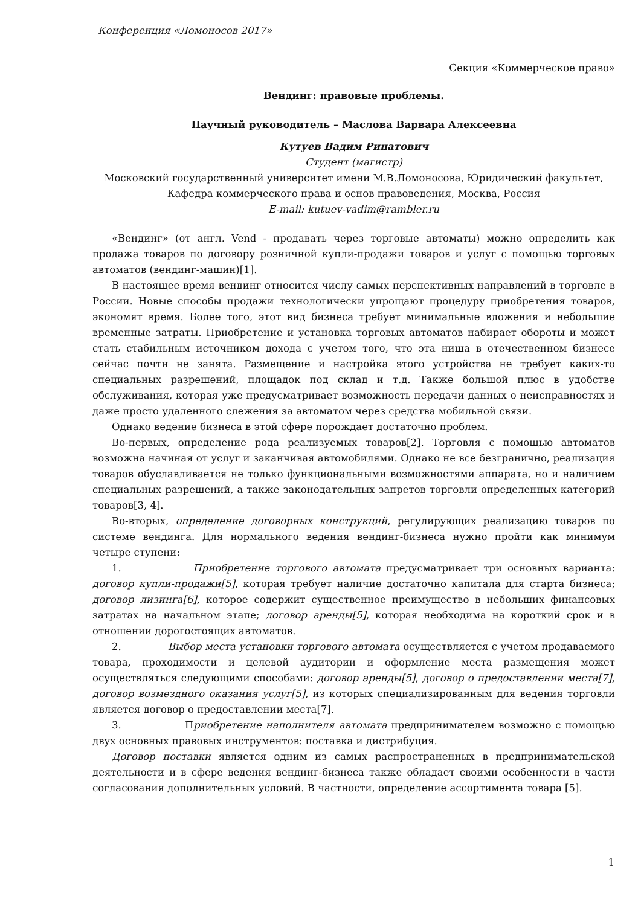Конференция «Ломоносов 2017»
Секция «Коммерческое право»
Вендинг: правовые проблемы.
Научный руководитель – Маслова Варвара Алексеевна
Кутуев Вадим Ринатович
Студент (магистр)
Московский государственный университет имени М.В.Ломоносова, Юридический факультет, Кафедра коммерческого права и основ правоведения, Москва, Россия
E-mail: kutuev-vadim@rambler.ru
«Вендинг» (от англ. Vend - продавать через торговые автоматы) можно определить как продажа товаров по договору розничной купли-продажи товаров и услуг с помощью торговых автоматов (вендинг-машин)[1].
В настоящее время вендинг относится числу самых перспективных направлений в торговле в России. Новые способы продажи технологически упрощают процедуру приобретения товаров, экономят время. Более того, этот вид бизнеса требует минимальные вложения и небольшие временные затраты. Приобретение и установка торговых автоматов набирает обороты и может стать стабильным источником дохода с учетом того, что эта ниша в отечественном бизнесе сейчас почти не занята. Размещение и настройка этого устройства не требует каких-то специальных разрешений, площадок под склад и т.д. Также большой плюс в удобстве обслуживания, которая уже предусматривает возможность передачи данных о неисправностях и даже просто удаленного слежения за автоматом через средства мобильной связи.
Однако ведение бизнеса в этой сфере порождает достаточно проблем.
Во-первых, определение рода реализуемых товаров[2]. Торговля с помощью автоматов возможна начиная от услуг и заканчивая автомобилями. Однако не все безгранично, реализация товаров обуславливается не только функциональными возможностями аппарата, но и наличием специальных разрешений, а также законодательных запретов торговли определенных категорий товаров[3, 4].
Во-вторых, определение договорных конструкций, регулирующих реализацию товаров по системе вендинга. Для нормального ведения вендинг-бизнеса нужно пройти как минимум четыре ступени:
1. Приобретение торгового автомата предусматривает три основных варианта: договор купли-продажи[5], которая требует наличие достаточно капитала для старта бизнеса; договор лизинга[6], которое содержит существенное преимущество в небольших финансовых затратах на начальном этапе; договор аренды[5], которая необходима на короткий срок и в отношении дорогостоящих автоматов.
2. Выбор места установки торгового автомата осуществляется с учетом продаваемого товара, проходимости и целевой аудитории и оформление места размещения может осуществляться следующими способами: договор аренды[5], договор о предоставлении места[7], договор возмездного оказания услуг[5], из которых специализированным для ведения торговли является договор о предоставлении места[7].
3. Приобретение наполнителя автомата предпринимателем возможно с помощью двух основных правовых инструментов: поставка и дистрибуция.
Договор поставки является одним из самых распространенных в предпринимательской деятельности и в сфере ведения вендинг-бизнеса также обладает своими особенности в части согласования дополнительных условий. В частности, определение ассортимента товара [5].
1